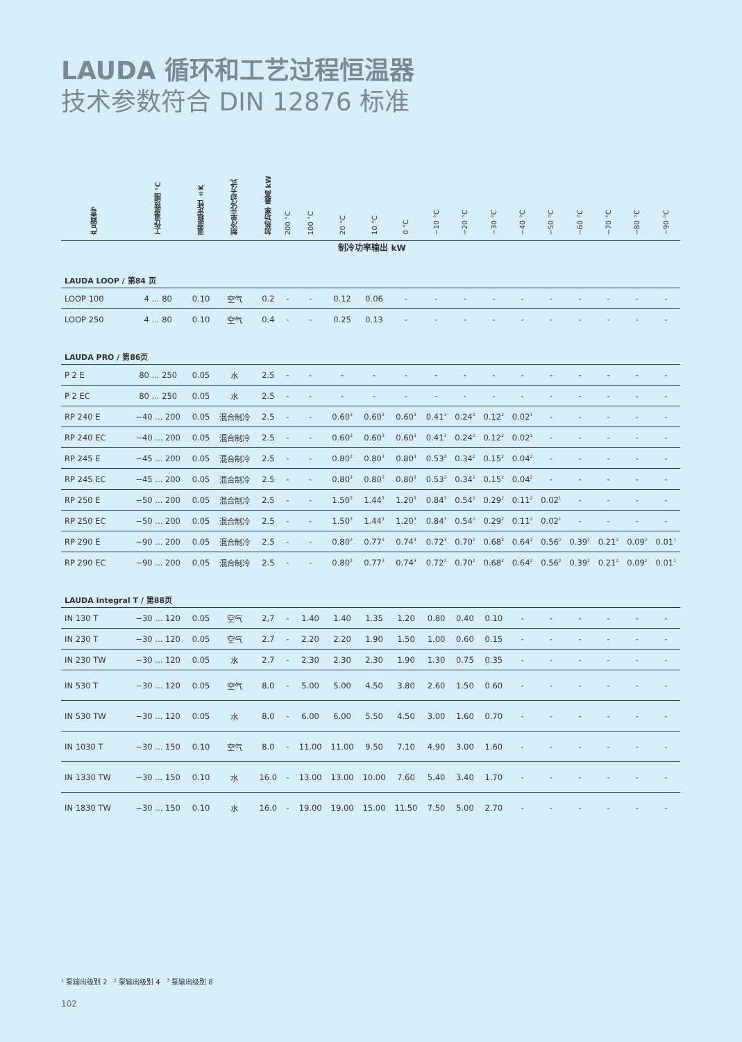LAUDA 循环和工艺过程恒温器
技术参数符合 DIN 12876 标准
| 产品型号 | 工作温度范围 °C | 温度稳定性 ±K | 制冷单元冷却方式 | 加热功率 最高 kW | 200 °C | 100 °C | 20 °C | 10 °C | 0 °C | −10 °C | −20 °C | −30 °C | −40 °C | −50 °C | −60 °C | −70 °C | −80 °C | −90 °C |
| --- | --- | --- | --- | --- | --- | --- | --- | --- | --- | --- | --- | --- | --- | --- | --- | --- | --- | --- |
| 制冷功率输出 kW | | | | | | | | | | | | | | | | | | |
| LAUDA LOOP / 第84 页 | | | | | | | | | | | | | | | | | | |
| LOOP 100 | 4 ... 80 | 0.10 | 空气 | 0.2 | - | - | 0.12 | 0.06 | - | - | - | - | - | - | - | - | - | - |
| LOOP 250 | 4 ... 80 | 0.10 | 空气 | 0.4 | - | - | 0.25 | 0.13 | - | - | - | - | - | - | - | - | - | - |
| LAUDA PRO / 第86页 | | | | | | | | | | | | | | | | | | |
| P 2 E | 80 ... 250 | 0.05 | 水 | 2.5 | - | - | - | - | - | - | - | - | - | - | - | - | - | - |
| P 2 EC | 80 ... 250 | 0.05 | 水 | 2.5 | - | - | - | - | - | - | - | - | - | - | - | - | - | - |
| RP 240 E | −40 ... 200 | 0.05 | 混合制冷 | 2.5 | - | - | 0.60<sup>3</sup> | 0.60<sup>3</sup> | 0.60<sup>3</sup> | 0.41<sup>3</sup> | 0.24<sup>2</sup> | 0.12<sup>2</sup> | 0.02<sup>1</sup> | - | - | - | - | - |
| RP 240 EC | −40 ... 200 | 0.05 | 混合制冷 | 2.5 | - | - | 0.60<sup>3</sup> | 0.60<sup>3</sup> | 0.60<sup>3</sup> | 0.41<sup>3</sup> | 0.24<sup>2</sup> | 0.12<sup>2</sup> | 0.02<sup>1</sup> | - | - | - | - | - |
| RP 245 E | −45 ... 200 | 0.05 | 混合制冷 | 2.5 | - | - | 0.80<sup>3</sup> | 0.80<sup>3</sup> | 0.80<sup>3</sup> | 0.53<sup>3</sup> | 0.34<sup>2</sup> | 0.15<sup>2</sup> | 0.04<sup>2</sup> | - | - | - | - | - |
| RP 245 EC | −45 ... 200 | 0.05 | 混合制冷 | 2.5 | - | - | 0.80<sup>3</sup> | 0.80<sup>3</sup> | 0.80<sup>3</sup> | 0.53<sup>3</sup> | 0.34<sup>2</sup> | 0.15<sup>2</sup> | 0.04<sup>2</sup> | - | - | - | - | - |
| RP 250 E | −50 ... 200 | 0.05 | 混合制冷 | 2.5 | - | - | 1.50<sup>3</sup> | 1.44<sup>3</sup> | 1.20<sup>3</sup> | 0.84<sup>3</sup> | 0.54<sup>2</sup> | 0.29<sup>2</sup> | 0.11<sup>2</sup> | 0.02<sup>1</sup> | - | - | - | - |
| RP 250 EC | −50 ... 200 | 0.05 | 混合制冷 | 2.5 | - | - | 1.50<sup>3</sup> | 1.44<sup>3</sup> | 1.20<sup>3</sup> | 0.84<sup>3</sup> | 0.54<sup>2</sup> | 0.29<sup>2</sup> | 0.11<sup>2</sup> | 0.02<sup>1</sup> | - | - | - | - |
| RP 290 E | −90 ... 200 | 0.05 | 混合制冷 | 2.5 | - | - | 0.80<sup>3</sup> | 0.77<sup>3</sup> | 0.74<sup>3</sup> | 0.72<sup>3</sup> | 0.70<sup>2</sup> | 0.68<sup>2</sup> | 0.64<sup>2</sup> | 0.56<sup>2</sup> | 0.39<sup>2</sup> | 0.21<sup>2</sup> | 0.09<sup>2</sup> | 0.01<sup>1</sup> |
| RP 290 EC | −90 ... 200 | 0.05 | 混合制冷 | 2.5 | - | - | 0.80<sup>3</sup> | 0.77<sup>3</sup> | 0.74<sup>3</sup> | 0.72<sup>3</sup> | 0.70<sup>2</sup> | 0.68<sup>2</sup> | 0.64<sup>2</sup> | 0.56<sup>2</sup> | 0.39<sup>2</sup> | 0.21<sup>2</sup> | 0.09<sup>2</sup> | 0.01<sup>1</sup> |
| LAUDA Integral T / 第88页 | | | | | | | | | | | | | | | | | | |
| IN 130 T | −30 ... 120 | 0.05 | 空气 | 2,7 | - | 1.40 | 1.40 | 1.35 | 1.20 | 0.80 | 0.40 | 0.10 | - | - | - | - | - | - |
| IN 230 T | −30 ... 120 | 0.05 | 空气 | 2.7 | - | 2.20 | 2.20 | 1.90 | 1.50 | 1.00 | 0.60 | 0.15 | - | - | - | - | - | - |
| IN 230 TW | −30 ... 120 | 0.05 | 水 | 2.7 | - | 2.30 | 2.30 | 2.30 | 1.90 | 1.30 | 0.75 | 0.35 | - | - | - | - | - | - |
| IN 530 T | −30 ... 120 | 0.05 | 空气 | 8.0 | - | 5.00 | 5.00 | 4.50 | 3.80 | 2.60 | 1.50 | 0.60 | - | - | - | - | - | - |
| IN 530 TW | −30 ... 120 | 0.05 | 水 | 8.0 | - | 6.00 | 6.00 | 5.50 | 4.50 | 3.00 | 1.60 | 0.70 | - | - | - | - | - | - |
| IN 1030 T | −30 ... 150 | 0.10 | 空气 | 8.0 | - | 11.00 | 11.00 | 9.50 | 7.10 | 4.90 | 3.00 | 1.60 | - | - | - | - | - | - |
| IN 1330 TW | −30 ... 150 | 0.10 | 水 | 16.0 | - | 13.00 | 13.00 | 10.00 | 7.60 | 5.40 | 3.40 | 1.70 | - | - | - | - | - | - |
| IN 1830 TW | −30 ... 150 | 0.10 | 水 | 16.0 | - | 19.00 | 19.00 | 15.00 | 11.50 | 7.50 | 5.00 | 2.70 | - | - | - | - | - | - |
<sup>1</sup> 泵输出级别 2 <sup>2</sup> 泵输出级别 4 <sup>3</sup> 泵输出级别 8
102